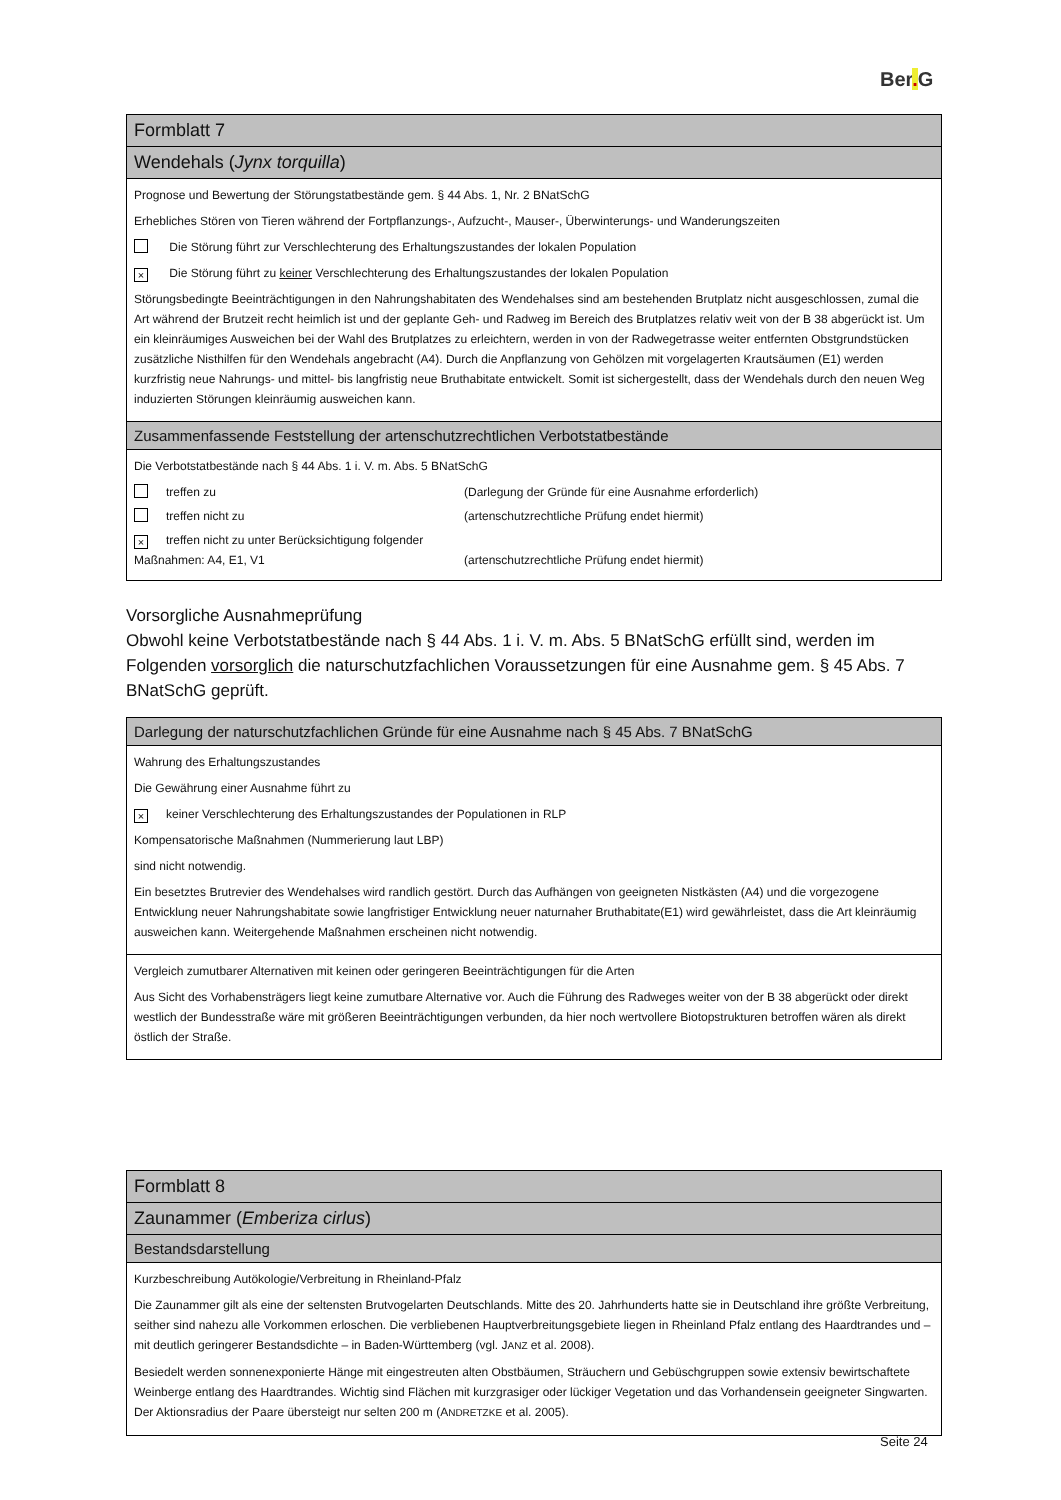Ber. G
Formblatt 7
Wendehals (Jynx torquilla)
Prognose und Bewertung der Störungstatbestände gem. § 44 Abs. 1, Nr. 2 BNatSchG
Erhebliches Stören von Tieren während der Fortpflanzungs-, Aufzucht-, Mauser-, Überwinterungs- und Wanderungszeiten
Die Störung führt zur Verschlechterung des Erhaltungszustandes der lokalen Population
× Die Störung führt zu keiner Verschlechterung des Erhaltungszustandes der lokalen Population
Störungsbedingte Beeinträchtigungen in den Nahrungshabitaten des Wendehalses sind am bestehenden Brutplatz nicht ausgeschlossen, zumal die Art während der Brutzeit recht heimlich ist und der geplante Geh- und Radweg im Bereich des Brutplatzes relativ weit von der B 38 abgerückt ist. Um ein kleinräumiges Ausweichen bei der Wahl des Brutplatzes zu erleichtern, werden in von der Radwegetrasse weiter entfernten Obstgrundstücken zusätzliche Nisthilfen für den Wendehals angebracht (A4). Durch die Anpflanzung von Gehölzen mit vorgelagerten Krautsäumen (E1) werden kurzfristig neue Nahrungs- und mittel- bis langfristig neue Bruthabitate entwickelt. Somit ist sichergestellt, dass der Wendehals durch den neuen Weg induzierten Störungen kleinräumig ausweichen kann.
Zusammenfassende Feststellung der artenschutzrechtlichen Verbotstatbestände
Die Verbotstatbestände nach § 44 Abs. 1 i. V. m. Abs. 5 BNatSchG
treffen zu (Darlegung der Gründe für eine Ausnahme erforderlich)
treffen nicht zu (artenschutzrechtliche Prüfung endet hiermit)
× treffen nicht zu unter Berücksichtigung folgender Maßnahmen: A4, E1, V1
(artenschutzrechtliche Prüfung endet hiermit)
Vorsorgliche Ausnahmeprüfung
Obwohl keine Verbotstatbestände nach § 44 Abs. 1 i. V. m. Abs. 5 BNatSchG erfüllt sind, werden im Folgenden vorsorglich die naturschutzfachlichen Voraussetzungen für eine Ausnahme gem. § 45 Abs. 7 BNatSchG geprüft.
Darlegung der naturschutzfachlichen Gründe für eine Ausnahme nach § 45 Abs. 7 BNatSchG
Wahrung des Erhaltungszustandes
Die Gewährung einer Ausnahme führt zu
× keiner Verschlechterung des Erhaltungszustandes der Populationen in RLP
Kompensatorische Maßnahmen (Nummerierung laut LBP)
sind nicht notwendig.
Ein besetztes Brutrevier des Wendehalses wird randlich gestört. Durch das Aufhängen von geeigneten Nistkästen (A4) und die vorgezogene Entwicklung neuer Nahrungshabitate sowie langfristiger Entwicklung neuer naturnaher Bruthabitate(E1) wird gewährleistet, dass die Art kleinräumig ausweichen kann. Weitergehende Maßnahmen erscheinen nicht notwendig.
Vergleich zumutbarer Alternativen mit keinen oder geringeren Beeinträchtigungen für die Arten
Aus Sicht des Vorhabensträgers liegt keine zumutbare Alternative vor. Auch die Führung des Radweges weiter von der B 38 abgerückt oder direkt westlich der Bundesstraße wäre mit größeren Beeinträchtigungen verbunden, da hier noch wertvollere Biotopstrukturen betroffen wären als direkt östlich der Straße.
Formblatt 8
Zaunammer (Emberiza cirlus)
Bestandsdarstellung
Kurzbeschreibung Autökologie/Verbreitung in Rheinland-Pfalz
Die Zaunammer gilt als eine der seltensten Brutvogelarten Deutschlands. Mitte des 20. Jahrhunderts hatte sie in Deutschland ihre größte Verbreitung, seither sind nahezu alle Vorkommen erloschen. Die verbliebenen Hauptverbreitungsgebiete liegen in Rheinland Pfalz entlang des Haardtrandes und – mit deutlich geringerer Bestandsdichte – in Baden-Württemberg (vgl. JANZ et al. 2008).
Besiedelt werden sonnenexponierte Hänge mit eingestreuten alten Obstbäumen, Sträuchern und Gebüschgruppen sowie extensiv bewirtschaftete Weinberge entlang des Haardtrandes. Wichtig sind Flächen mit kurzgrasiger oder lückiger Vegetation und das Vorhandensein geeigneter Singwarten. Der Aktionsradius der Paare übersteigt nur selten 200 m (ANDRETZKE et al. 2005).
Seite 24